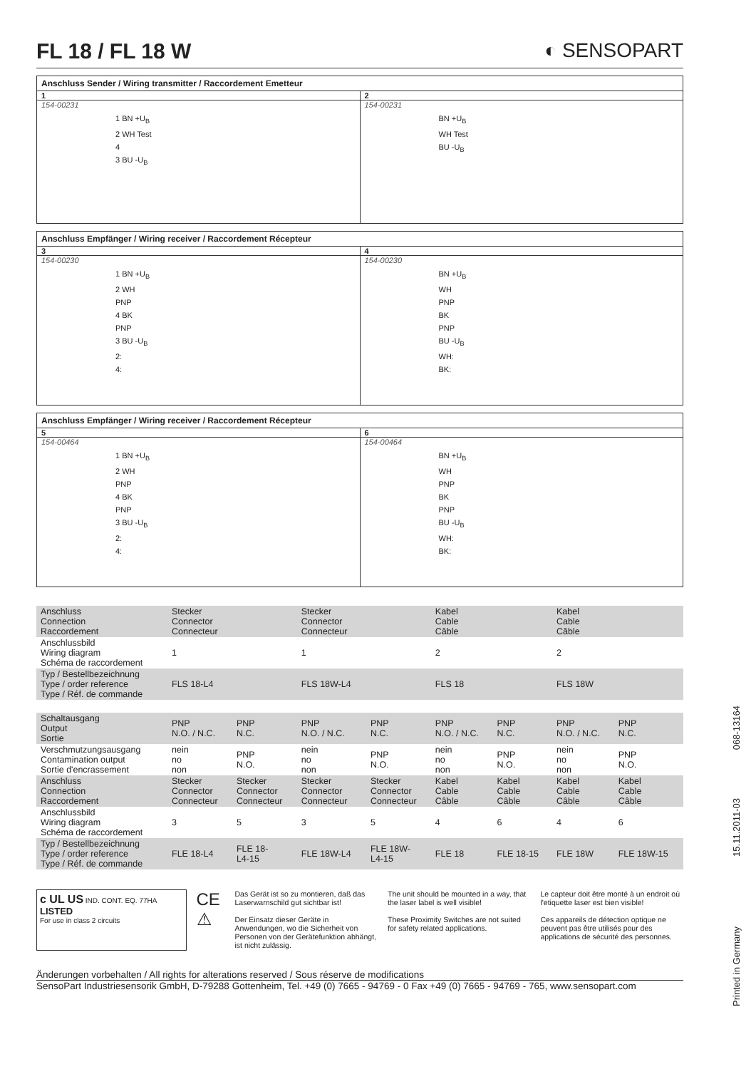FL 18 / FL 18 W ◐ SENSOPART
Anschluss Sender / Wiring transmitter / Raccordement Emetteur
1
154-00231
1 BN +U<sub>B</sub>
2 WH Test
4
3 BU -U<sub>B</sub>
2
154-00231
BN +U<sub>B</sub>
WH Test
BU -U<sub>B</sub>
Anschluss Empfänger / Wiring receiver / Raccordement Récepteur
3
154-00230
1 BN +U<sub>B</sub>
2 WH
PNP
4 BK
PNP
3 BU -U<sub>B</sub>
2:
4:
4
154-00230
BN +U<sub>B</sub>
WH
PNP
BK
PNP
BU -U<sub>B</sub>
WH:
BK:
Anschluss Empfänger / Wiring receiver / Raccordement Récepteur
5
154-00464
1 BN +U<sub>B</sub>
2 WH
PNP
4 BK
PNP
3 BU -U<sub>B</sub>
2:
4:
6
154-00464
BN +U<sub>B</sub>
WH
PNP
BK
PNP
BU -U<sub>B</sub>
WH:
BK:
| Anschluss Connection Raccordement | Stecker Connector Connecteur | | Stecker Connector Connecteur | | Kabel Cable Câble | | Kabel Cable Câble | |
| Anschlussbild Wiring diagram Schéma de raccordement | 1 | | 1 | | 2 | | 2 | |
| Typ / Bestellbezeichnung Type / order reference Type / Réf. de commande | FLS 18-L4 | | FLS 18W-L4 | | FLS 18 | | FLS 18W | |
| Schaltausgang Output Sortie | PNP N.O. / N.C. | PNP N.C. | PNP N.O. / N.C. | PNP N.C. | PNP N.O. / N.C. | PNP N.C. | PNP N.O. / N.C. | PNP N.C. |
| Verschmutzungsausgang Contamination output Sortie d'encrassement | nein no non | PNP N.O. | nein no non | PNP N.O. | nein no non | PNP N.O. | nein no non | PNP N.O. |
| Anschluss Connection Raccordement | Stecker Connector Connecteur | Stecker Connector Connecteur | Stecker Connector Connecteur | Stecker Connector Connecteur | Kabel Cable Câble | Kabel Cable Câble | Kabel Cable Câble | Kabel Cable Câble |
| Anschlussbild Wiring diagram Schéma de raccordement | 3 | 5 | 3 | 5 | 4 | 6 | 4 | 6 |
| Typ / Bestellbezeichnung Type / order reference Type / Réf. de commande | FLE 18-L4 | FLE 18- L4-15 | FLE 18W-L4 | FLE 18W- L4-15 | FLE 18 | FLE 18-15 | FLE 18W | FLE 18W-15 |
c UL US IND. CONT. EQ. 77HA
LISTED
For use in class 2 circuits
CE ⚠
Das Gerät ist so zu montieren, daß das Laserwarnschild gut sichtbar ist!
Der Einsatz dieser Geräte in Anwendungen, wo die Sicherheit von Personen von der Gerätefunktion abhängt, ist nicht zulässig.
The unit should be mounted in a way, that the laser label is well visible!
These Proximity Switches are not suited for safety related applications.
Le capteur doit être monté à un endroit où l'etiquette laser est bien visible!
Ces appareils de détection optique ne peuvent pas être utilisés pour des applications de sécurité des personnes.
Änderungen vorbehalten / All rights for alterations reserved / Sous réserve de modifications
SensoPart Industriesensorik GmbH, D-79288 Gottenheim, Tel. +49 (0) 7665 - 94769 - 0 Fax +49 (0) 7665 - 94769 - 765, www.sensopart.com
068-13164
15.11.2011-03
Printed in Germany